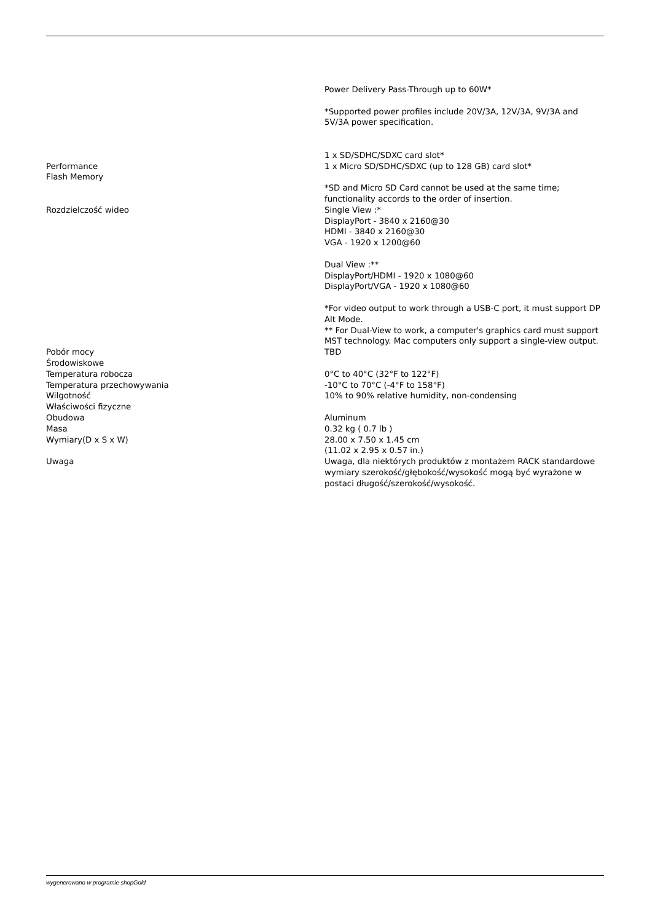| Performance Flash Memory | Power Delivery Pass-Through up to 60W* *Supported power profiles include 20V/3A, 12V/3A, 9V/3A and 5V/3A power specification. 1 x SD/SDHC/SDXC card slot* 1 x Micro SD/SDHC/SDXC (up to 128 GB) card slot* *SD and Micro SD Card cannot be used at the same time; functionality accords to the order of insertion. |
| Rozdzielczość wideo | Single View :* DisplayPort - 3840 x 2160@30 HDMI - 3840 x 2160@30 VGA - 1920 x 1200@60 Dual View :** DisplayPort/HDMI - 1920 x 1080@60 DisplayPort/VGA - 1920 x 1080@60 *For video output to work through a USB-C port, it must support DP Alt Mode. ** For Dual-View to work, a computer's graphics card must support MST technology. Mac computers only support a single-view output. |
| Pobór mocy | TBD |
| Środowiskowe | |
| Temperatura robocza | 0°C to 40°C (32°F to 122°F) |
| Temperatura przechowywania | -10°C to 70°C (-4°F to 158°F) |
| Wilgotność | 10% to 90% relative humidity, non-condensing |
| Właściwości fizyczne | |
| Obudowa | Aluminum |
| Masa | 0.32 kg ( 0.7 lb ) |
| Wymiary(D x S x W) | 28.00 x 7.50 x 1.45 cm (11.02 x 2.95 x 0.57 in.) |
| Uwaga | Uwaga, dla niektórych produktów z montażem RACK standardowe wymiary szerokość/głębokość/wysokość mogą być wyrażone w postaci długość/szerokość/wysokość. |
wygenerowano w programie shopGold